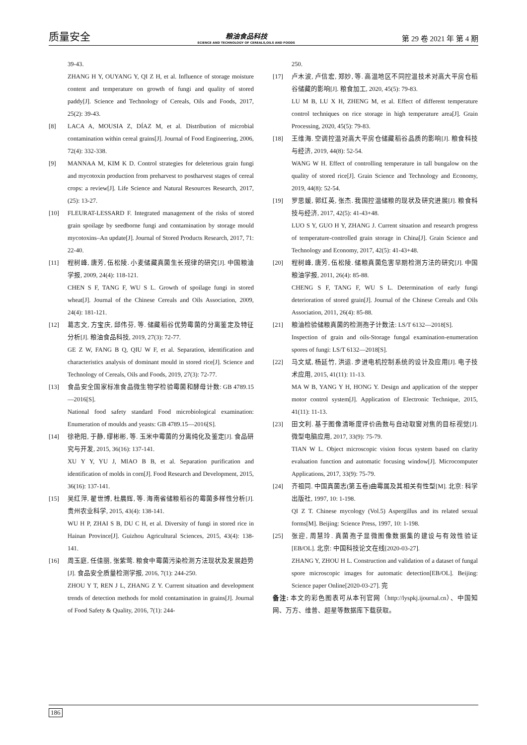质量安全
粮油食品科技
SCIENCE AND TECHNOLOGY OF CEREALS,OILS AND FOODS
第 29 卷 2021 年 第 4 期
39-43.
ZHANG H Y, OUYANG Y, QI Z H, et al. Influence of storage moisture content and temperature on growth of fungi and quality of stored paddy[J]. Science and Technology of Cereals, Oils and Foods, 2017, 25(2): 39-43.
[8] LACA A, MOUSIA Z, DÍAZ M, et al. Distribution of microbial contamination within cereal grains[J]. Journal of Food Engineering, 2006, 72(4): 332-338.
[9] MANNAA M, KIM K D. Control strategies for deleterious grain fungi and mycotoxin production from preharvest to postharvest stages of cereal crops: a review[J]. Life Science and Natural Resources Research, 2017, (25): 13-27.
[10] FLEURAT-LESSARD F. Integrated management of the risks of stored grain spoilage by seedborne fungi and contamination by storage mould mycotoxins–An update[J]. Journal of Stored Products Research, 2017, 71: 22-40.
[11] 程树峰, 唐芳, 伍松陵. 小麦储藏真菌生长规律的研究[J]. 中国粮油学报, 2009, 24(4): 118-121.
CHEN S F, TANG F, WU S L. Growth of spoilage fungi in stored wheat[J]. Journal of the Chinese Cereals and Oils Association, 2009, 24(4): 181-121.
[12] 葛志文, 方宝庆, 邱伟芬, 等. 储藏稻谷优势霉菌的分离鉴定及特征分析[J]. 粮油食品科技, 2019, 27(3): 72-77.
GE Z W, FANG B Q, QIU W F, et al. Separation, identification and characteristics analysis of dominant mould in stored rice[J]. Science and Technology of Cereals, Oils and Foods, 2019, 27(3): 72-77.
[13] 食品安全国家标准食品微生物学检验霉菌和酵母计数: GB 4789.15—2016[S].
National food safety standard Food microbiological examination: Enumeration of moulds and yeasts: GB 4789.15—2016[S].
[14] 徐艳阳, 于静, 缪彬彬, 等. 玉米中霉菌的分离纯化及鉴定[J]. 食品研究与开发, 2015, 36(16): 137-141.
XU Y Y, YU J, MIAO B B, et al. Separation purification and identification of molds in corn[J]. Food Research and Development, 2015, 36(16): 137-141.
[15] 吴红萍, 翟世博, 杜晨辉, 等. 海南省储粮稻谷的霉菌多样性分析[J]. 贵州农业科学, 2015, 43(4): 138-141.
WU H P, ZHAI S B, DU C H, et al. Diversity of fungi in stored rice in Hainan Province[J]. Guizhou Agricultural Sciences, 2015, 43(4): 138-141.
[16] 周玉庭, 任佳丽, 张紫莺. 粮食中霉菌污染检测方法现状及发展趋势[J]. 食品安全质量检测学报, 2016, 7(1): 244-250.
ZHOU Y T, REN J L, ZHANG Z Y. Current situation and development trends of detection methods for mold contamination in grains[J]. Journal of Food Safety & Quality, 2016, 7(1): 244-
250.
[17] 卢木波, 卢信宏, 郑妙, 等. 高温地区不同控温技术对高大平房仓稻谷储藏的影响[J]. 粮食加工, 2020, 45(5): 79-83.
LU M B, LU X H, ZHENG M, et al. Effect of different temperature control techniques on rice storage in high temperature area[J]. Grain Processing, 2020, 45(5): 79-83.
[18] 王维海. 空调控温对高大平房仓储藏稻谷品质的影响[J]. 粮食科技与经济, 2019, 44(8): 52-54.
WANG W H. Effect of controlling temperature in tall bungalow on the quality of stored rice[J]. Grain Science and Technology and Economy, 2019, 44(8): 52-54.
[19] 罗思媛, 郭红英, 张杰. 我国控温储粮的现状及研究进展[J]. 粮食科技与经济, 2017, 42(5): 41-43+48.
LUO S Y, GUO H Y, ZHANG J. Current situation and research progress of temperature-controlled grain storage in China[J]. Grain Science and Technology and Economy, 2017, 42(5): 41-43+48.
[20] 程树峰, 唐芳, 伍松陵. 储粮真菌危害早期检测方法的研究[J]. 中国粮油学报, 2011, 26(4): 85-88.
CHENG S F, TANG F, WU S L. Determination of early fungi deterioration of stored grain[J]. Journal of the Chinese Cereals and Oils Association, 2011, 26(4): 85-88.
[21] 粮油检验储粮真菌的检测孢子计数法: LS/T 6132—2018[S].
Inspection of grain and oils-Storage fungal examination-enumeration spores of fungi: LS/T 6132—2018[S].
[22] 马文斌, 杨延竹, 洪运. 步进电机控制系统的设计及应用[J]. 电子技术应用, 2015, 41(11): 11-13.
MA W B, YANG Y H, HONG Y. Design and application of the stepper motor control system[J]. Application of Electronic Technique, 2015, 41(11): 11-13.
[23] 田文利. 基于图像清晰度评价函数与自动取窗对焦的目标视觉[J]. 微型电脑应用, 2017, 33(9): 75-79.
TIAN W L. Object microscopic vision focus system based on clarity evaluation function and automatic focusing window[J]. Microcomputer Applications, 2017, 33(9): 75-79.
[24] 齐祖同. 中国真菌志(第五卷)曲霉属及其相关有性型[M]. 北京: 科学出版社, 1997, 10: 1-198.
QI Z T. Chinese mycology (Vol.5) Aspergillus and its related sexual forms[M]. Beijing: Science Press, 1997, 10: 1-198.
[25] 张迎, 周慧玲. 真菌孢子显微图像数据集的建设与有效性验证[EB/OL]. 北京: 中国科技论文在线[2020-03-27].
ZHANG Y, ZHOU H L. Construction and validation of a dataset of fungal spore microscopic images for automatic detection[EB/OL]. Beijing: Science paper Online[2020-03-27]. 完
备注: 本文的彩色图表可从本刊官网（http://lyspkj.ijournal.cn）、中国知网、万方、维普、超星等数据库下载获取。
186